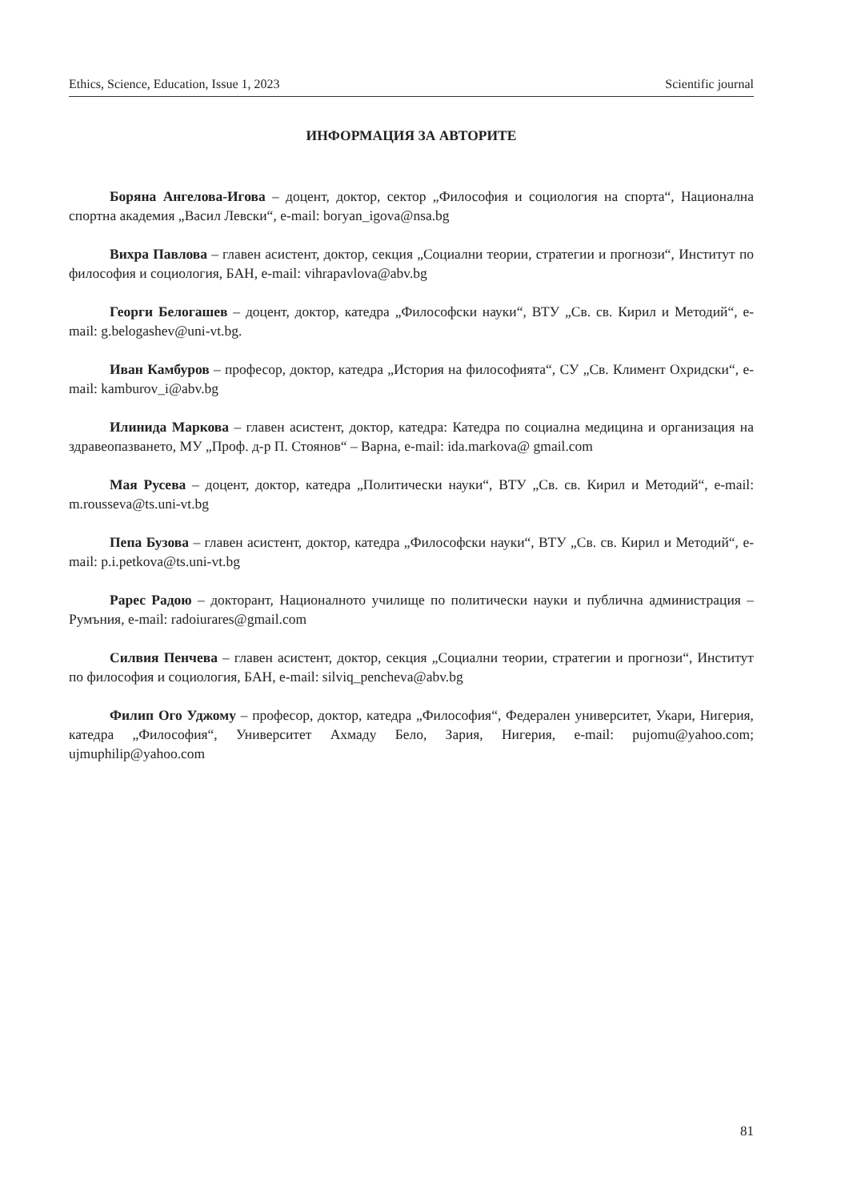Ethics, Science, Education, Issue 1, 2023 Scientific journal
ИНФОРМАЦИЯ ЗА АВТОРИТЕ
Боряна Ангелова-Игова – доцент, доктор, сектор „Философия и социология на спорта“, Национална спортна академия „Васил Левски“, e-mail: boryan_igova@nsa.bg
Вихра Павлова – главен асистент, доктор, секция „Социални теории, стратегии и прогнози“, Институт по философия и социология, БАН, e-mail: vihrapavlova@abv.bg
Георги Белогашев – доцент, доктор, катедра „Философски науки“, ВТУ „Св. св. Кирил и Методий“, e-mail: g.belogashev@uni-vt.bg.
Иван Камбуров – професор, доктор, катедра „История на философията“, СУ „Св. Климент Охридски“, e-mail: kamburov_i@abv.bg
Илинида Маркова – главен асистент, доктор, катедра: Катедра по социална медицина и организация на здравеопазването, МУ „Проф. д-р П. Стоянов“ – Варна, e-mail: ida.markova@ gmail.com
Мая Русева – доцент, доктор, катедра „Политически науки“, ВТУ „Св. св. Кирил и Методий“, e-mail: m.rousseva@ts.uni-vt.bg
Пепа Бузова – главен асистент, доктор, катедра „Философски науки“, ВТУ „Св. св. Кирил и Методий“, e-mail: p.i.petkova@ts.uni-vt.bg
Рарес Радою – докторант, Националното училище по политически науки и публична администрация – Румъния, e-mail: radoiurares@gmail.com
Силвия Пенчева – главен асистент, доктор, секция „Социални теории, стратегии и прогнози“, Институт по философия и социология, БАН, e-mail: silviq_pencheva@abv.bg
Филип Ого Уджому – професор, доктор, катедра „Философия“, Федерален университет, Укари, Нигерия, катедра „Философия“, Университет Ахмаду Бело, Зария, Нигерия, e-mail: pujomu@yahoo.com; ujmuphilip@yahoo.com
81